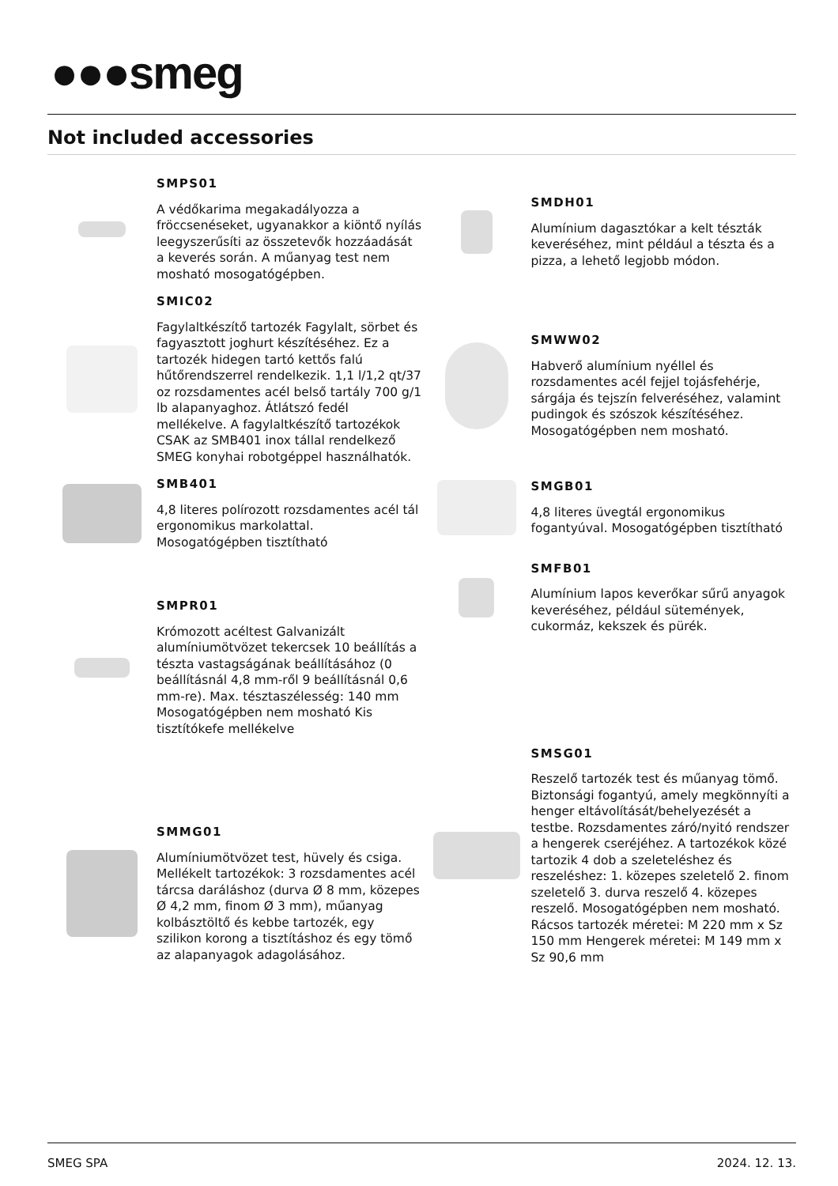●●●smeg
Not included accessories
SMPS01
A védőkarima megakadályozza a fröccsenéseket, ugyanakkor a kiöntő nyílás leegyszerűsíti az összetevők hozzáadását a keverés során. A műanyag test nem mosható mosogatógépben.
SMIC02
Fagylaltkészítő tartozék Fagylalt, sörbet és fagyasztott joghurt készítéséhez. Ez a tartozék hidegen tartó kettős falú hűtőrendszerrel rendelkezik. 1,1 l/1,2 qt/37 oz rozsdamentes acél belső tartály 700 g/1 lb alapanyaghoz. Átlátszó fedél mellékelve. A fagylaltkészítő tartozékok CSAK az SMB401 inox tállal rendelkező SMEG konyhai robotgéppel használhatók.
SMB401
4,8 literes polírozott rozsdamentes acél tál ergonomikus markolattal. Mosogatógépben tisztítható
SMPR01
Krómozott acéltest Galvanizált alumíniumötvözet tekercsek 10 beállítás a tészta vastagságának beállításához (0 beállításnál 4,8 mm-ről 9 beállításnál 0,6 mm-re). Max. tésztaszélesség: 140 mm Mosogatógépben nem mosható Kis tisztítókefe mellékelve
SMMG01
Alumíniumötvözet test, hüvely és csiga. Mellékelt tartozékok: 3 rozsdamentes acél tárcsa daráláshoz (durva Ø 8 mm, közepes Ø 4,2 mm, finom Ø 3 mm), műanyag kolbásztöltő és kebbe tartozék, egy szilikon korong a tisztításhoz és egy tömő az alapanyagok adagolásához.
SMDH01
Alumínium dagasztókar a kelt tészták keveréséhez, mint például a tészta és a pizza, a lehető legjobb módon.
SMWW02
Habverő alumínium nyéllel és rozsdamentes acél fejjel tojásfehérje, sárgája és tejszín felveréséhez, valamint pudingok és szószok készítéséhez. Mosogatógépben nem mosható.
SMGB01
4,8 literes üvegtál ergonomikus fogantyúval. Mosogatógépben tisztítható
SMFB01
Alumínium lapos keverőkar sűrű anyagok keveréséhez, például sütemények, cukormáz, kekszek és pürék.
SMSG01
Reszelő tartozék test és műanyag tömő. Biztonsági fogantyú, amely megkönnyíti a henger eltávolítását/behelyezését a testbe. Rozsdamentes záró/nyitó rendszer a hengerek cseréjéhez. A tartozékok közé tartozik 4 dob a szeleteléshez és reszeléshez: 1. közepes szeletelő 2. finom szeletelő 3. durva reszelő 4. közepes reszelő. Mosogatógépben nem mosható. Rácsos tartozék méretei: M 220 mm x Sz 150 mm Hengerek méretei: M 149 mm x Sz 90,6 mm
SMEG SPA 2024. 12. 13.